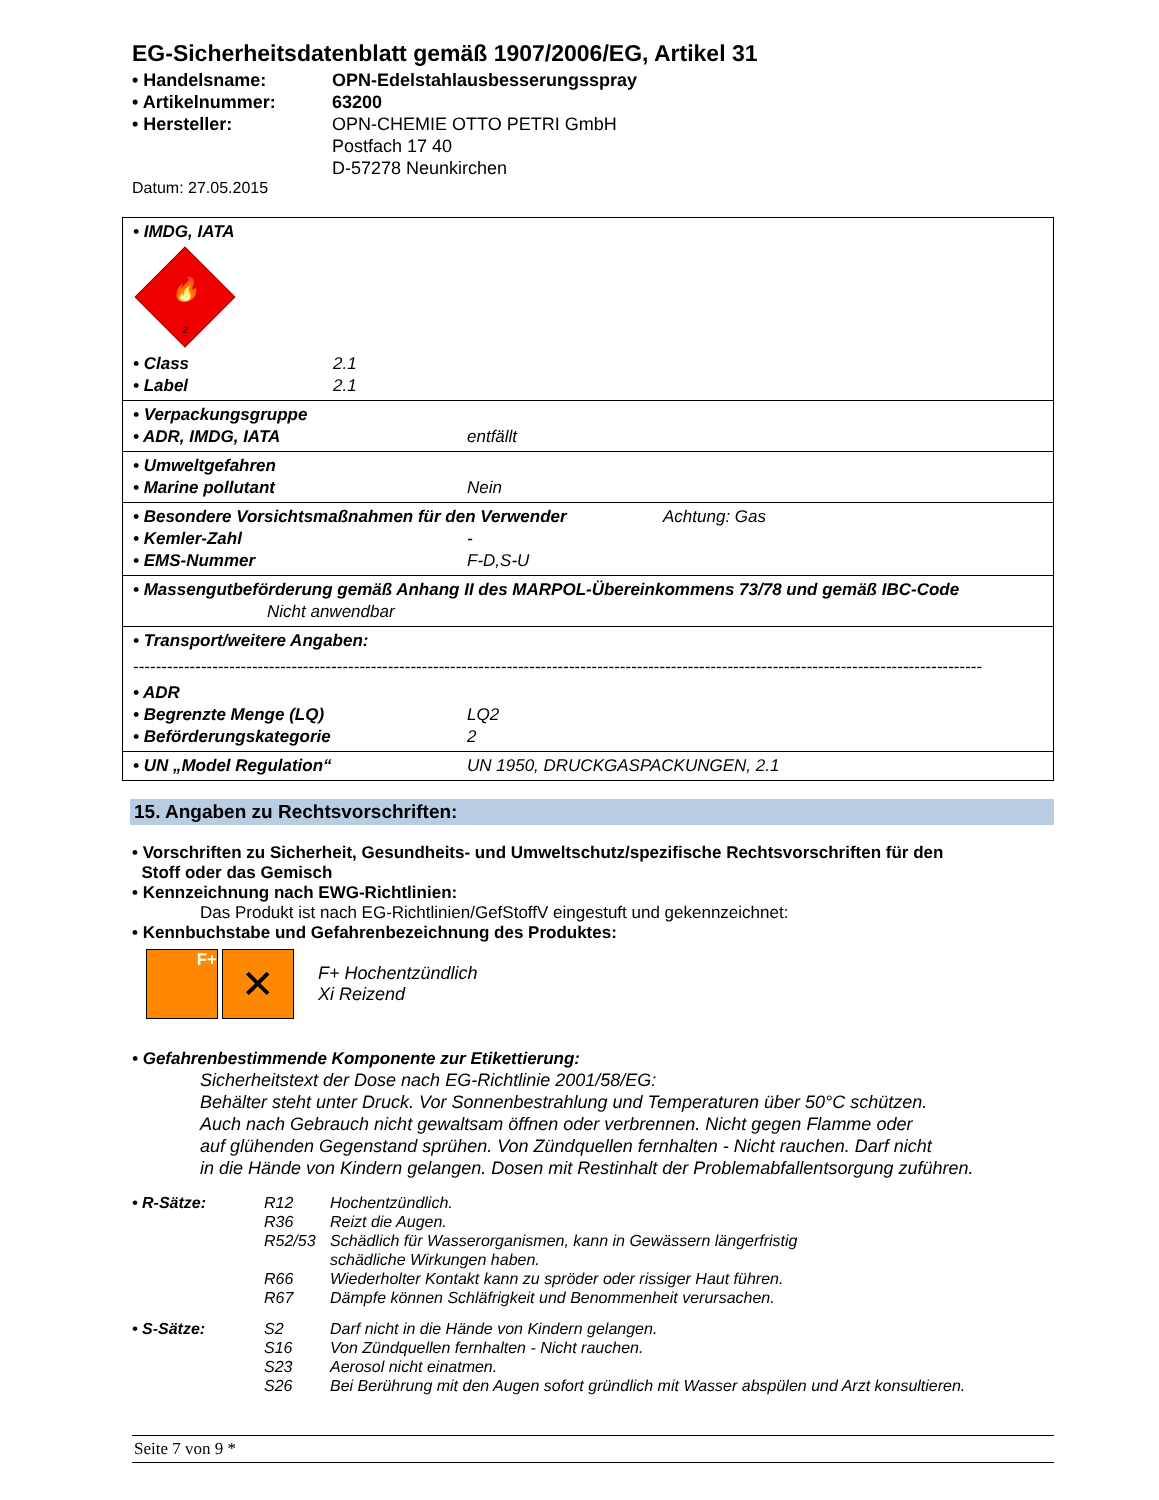EG-Sicherheitsdatenblatt gemäß 1907/2006/EG, Artikel 31
• Handelsname:
OPN-Edelstahlausbesserungsspray
• Artikelnummer:
63200
• Hersteller:
OPN-CHEMIE OTTO PETRI GmbH
Postfach 17 40
D-57278 Neunkirchen
Datum: 27.05.2015
• IMDG, IATA
🔥
2
• Class 2.1 • Label 2.1
• Verpackungsgruppe
• ADR, IMDG, IATA entfällt
• Umweltgefahren
• Marine pollutant Nein
• Besondere Vorsichtsmaßnahmen für den Verwender Achtung: Gas
• Kemler-Zahl - • EMS-Nummer F-D,S-U
• Massengutbeförderung gemäß Anhang II des MARPOL-Übereinkommens 73/78 und gemäß IBC-Code
Nicht anwendbar
• Transport/weitere Angaben:
------------------------------------------------------------------------------------------------------------------------------------------------------
• ADR
• Begrenzte Menge (LQ) LQ2 • Beförderungskategorie 2
• UN „Model Regulation“UN 1950, DRUCKGASPACKUNGEN, 2.1
15. Angaben zu Rechtsvorschriften:
• Vorschriften zu Sicherheit, Gesundheits- und Umweltschutz/spezifische Rechtsvorschriften für den
Stoff oder das Gemisch
• Kennzeichnung nach EWG-Richtlinien:
Das Produkt ist nach EG-Richtlinien/GefStoffV eingestuft und gekennzeichnet:
• Kennbuchstabe und Gefahrenbezeichnung des Produktes:
F+
✕
F+ Hochentzündlich
Xi Reizend
• Gefahrenbestimmende Komponente zur Etikettierung:
Sicherheitstext der Dose nach EG-Richtlinie 2001/58/EG:
Behälter steht unter Druck. Vor Sonnenbestrahlung und Temperaturen über 50°C schützen.
Auch nach Gebrauch nicht gewaltsam öffnen oder verbrennen. Nicht gegen Flamme oder
auf glühenden Gegenstand sprühen. Von Zündquellen fernhalten - Nicht rauchen. Darf nicht
in die Hände von Kindern gelangen. Dosen mit Restinhalt der Problemabfallentsorgung zuführen.
• R-Sätze: R12 Hochentzündlich. R36 Reizt die Augen. R52/53 Schädlich für Wasserorganismen, kann in Gewässern längerfristig
schädliche Wirkungen haben. R66 Wiederholter Kontakt kann zu spröder oder rissiger Haut führen. R67 Dämpfe können Schläfrigkeit und Benommenheit verursachen.
• S-Sätze: S2 Darf nicht in die Hände von Kindern gelangen. S16 Von Zündquellen fernhalten - Nicht rauchen. S23 Aerosol nicht einatmen. S26 Bei Berührung mit den Augen sofort gründlich mit Wasser abspülen und Arzt konsultieren.
Seite 7 von 9 *